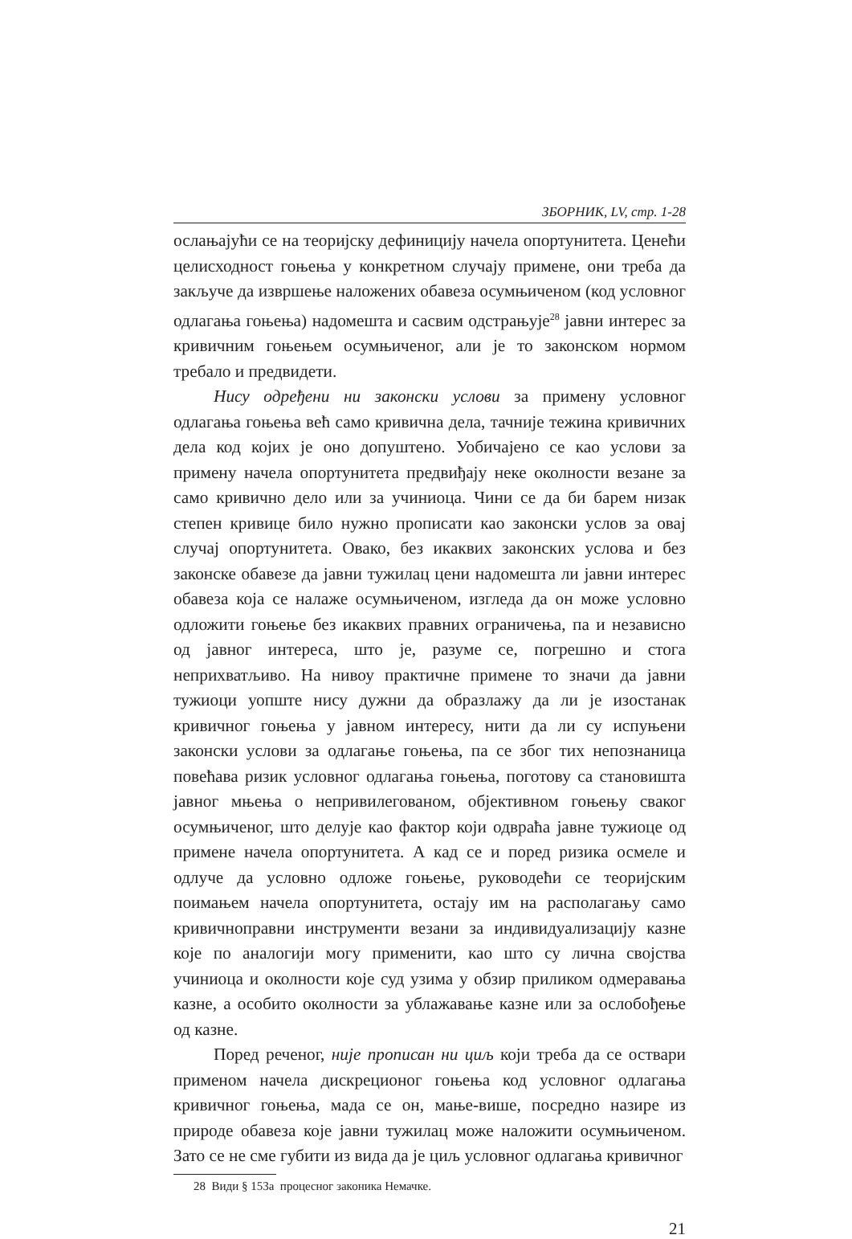ЗБОРНИК, LV, стр. 1-28
ослањајући се на теоријску дефиницију начела опортунитета. Ценећи целисходност гоњења у конкретном случају примене, они треба да закључе да извршење наложених обавеза осумњиченом (код условног одлагања гоњења) надомешта и сасвим одстрањује<sup>28</sup> јавни интерес за кривичним гоњењем осумњиченог, али је то законском нормом требало и предвидети.
Нису одређени ни законски услови за примену условног одлагања гоњења већ само кривична дела, тачније тежина кривичних дела код којих је оно допуштено. Уобичајено се као услови за примену начела опортунитета предвиђају неке околности везане за само кривично дело или за учиниоца. Чини се да би барем низак степен кривице било нужно прописати као законски услов за овај случај опортунитета. Овако, без икаквих законских услова и без законске обавезе да јавни тужилац цени надомешта ли јавни интерес обавеза која се налаже осумњиченом, изгледа да он може условно одложити гоњење без икаквих правних ограничења, па и независно од јавног интереса, што је, разуме се, погрешно и стога неприхватљиво. На нивоу практичне примене то значи да јавни тужиоци уопште нису дужни да образлажу да ли је изостанак кривичног гоњења у јавном интересу, нити да ли су испуњени законски услови за одлагање гоњења, па се због тих непознаница повећава ризик условног одлагања гоњења, поготову са становишта јавног мњења о непривилегованом, објективном гоњењу сваког осумњиченог, што делује као фактор који одвраћа јавне тужиоце од примене начела опортунитета. А кад се и поред ризика осмеле и одлуче да условно одложе гоњење, руководећи се теоријским поимањем начела опортунитета, остају им на располагању само кривичноправни инструменти везани за индивидуализацију казне које по аналогији могу применити, као што су лична својства учиниоца и околности које суд узима у обзир приликом одмеравања казне, а особито околности за ублажавање казне или за ослобођење од казне.
Поред реченог, није прописан ни циљ који треба да се оствари применом начела дискреционог гоњења код условног одлагања кривичног гоњења, мада се он, мање-више, посредно назире из природе обавеза које јавни тужилац може наложити осумњиченом. Зато се не сме губити из вида да је циљ условног одлагања кривичног
28 Види § 153а процесног законика Немачке.
21